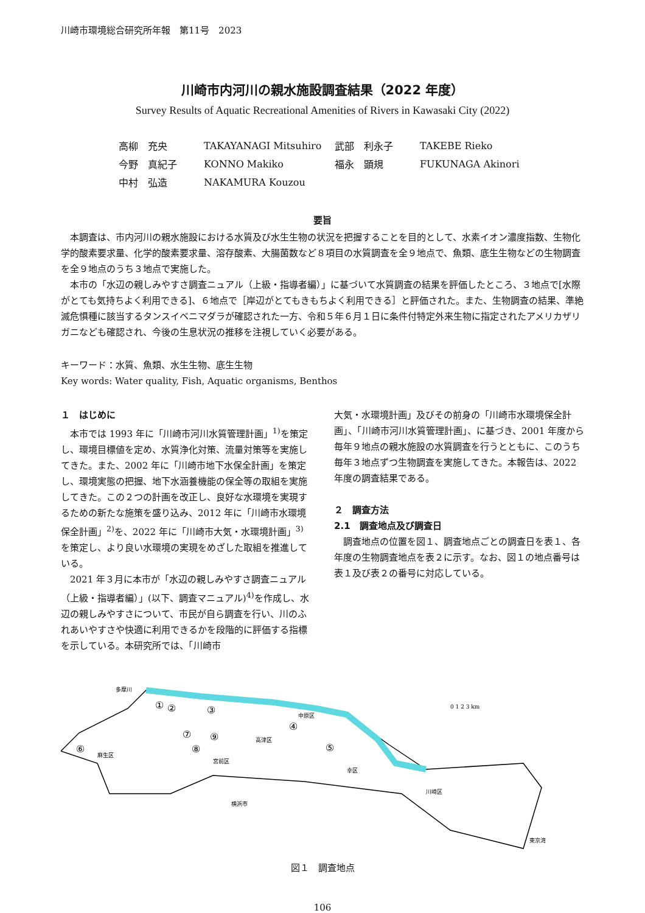川崎市環境総合研究所年報　第11号　2023
川崎市内河川の親水施設調査結果（2022 年度）
Survey Results of Aquatic Recreational Amenities of Rivers in Kawasaki City (2022)
| 高柳 充央 | TAKAYANAGI Mitsuhiro | 武部 利永子 | TAKEBE Rieko |
| 今野 真紀子 | KONNO Makiko | 福永 顕規 | FUKUNAGA Akinori |
| 中村 弘造 | NAKAMURA Kouzou | | |
要旨
本調査は、市内河川の親水施設における水質及び水生生物の状況を把握することを目的として、水素イオン濃度指数、生物化学的酸素要求量、化学的酸素要求量、溶存酸素、大腸菌数など８項目の水質調査を全９地点で、魚類、底生生物などの生物調査を全９地点のうち３地点で実施した。
本市の「水辺の親しみやすさ調査ニュアル（上級・指導者編）」に基づいて水質調査の結果を評価したところ、３地点で[水際がとても気持ちよく利用できる]、６地点で［岸辺がとてもきもちよく利用できる］と評価された。また、生物調査の結果、準絶滅危惧種に該当するタンスイベニマダラが確認された一方、令和５年６月１日に条件付特定外来生物に指定されたアメリカザリガニなども確認され、今後の生息状況の推移を注視していく必要がある。
キーワード：水質、魚類、水生生物、底生生物
Key words: Water quality, Fish, Aquatic organisms, Benthos
１　はじめに
本市では 1993 年に「川崎市河川水質管理計画」<sup>1)</sup>を策定し、環境目標値を定め、水質浄化対策、流量対策等を実施してきた。また、2002 年に「川崎市地下水保全計画」を策定し、環境実態の把握、地下水涵養機能の保全等の取組を実施してきた。この２つの計画を改正し、良好な水環境を実現するための新たな施策を盛り込み、2012 年に「川崎市水環境保全計画」<sup>2)</sup>を、2022 年に「川崎市大気・水環境計画」<sup>3)</sup>を策定し、より良い水環境の実現をめざした取組を推進している。
2021 年３月に本市が「水辺の親しみやすさ調査ニュアル（上級・指導者編）」(以下、調査マニュアル)<sup>4)</sup>を作成し、水辺の親しみやすさについて、市民が自ら調査を行い、川のふれあいやすさや快適に利用できるかを段階的に評価する指標を示している。本研究所では、「川崎市
大気・水環境計画」及びその前身の「川崎市水環境保全計画」、「川崎市河川水質管理計画」、に基づき、2001 年度から毎年９地点の親水施設の水質調査を行うとともに、このうち毎年３地点ずつ生物調査を実施してきた。本報告は、2022 年度の調査結果である。
２　調査方法
2.1　調査地点及び調査日
調査地点の位置を図１、調査地点ごとの調査日を表１、各年度の生物調査地点を表２に示す。なお、図１の地点番号は表１及び表２の番号に対応している。
①
②
③
④
⑤
⑥
⑦
⑧
⑨
多摩川
中原区
幸区
川崎区
麻生区
宮前区
高津区
横浜市
東京湾
0 1 2 3 km
図１　調査地点
106